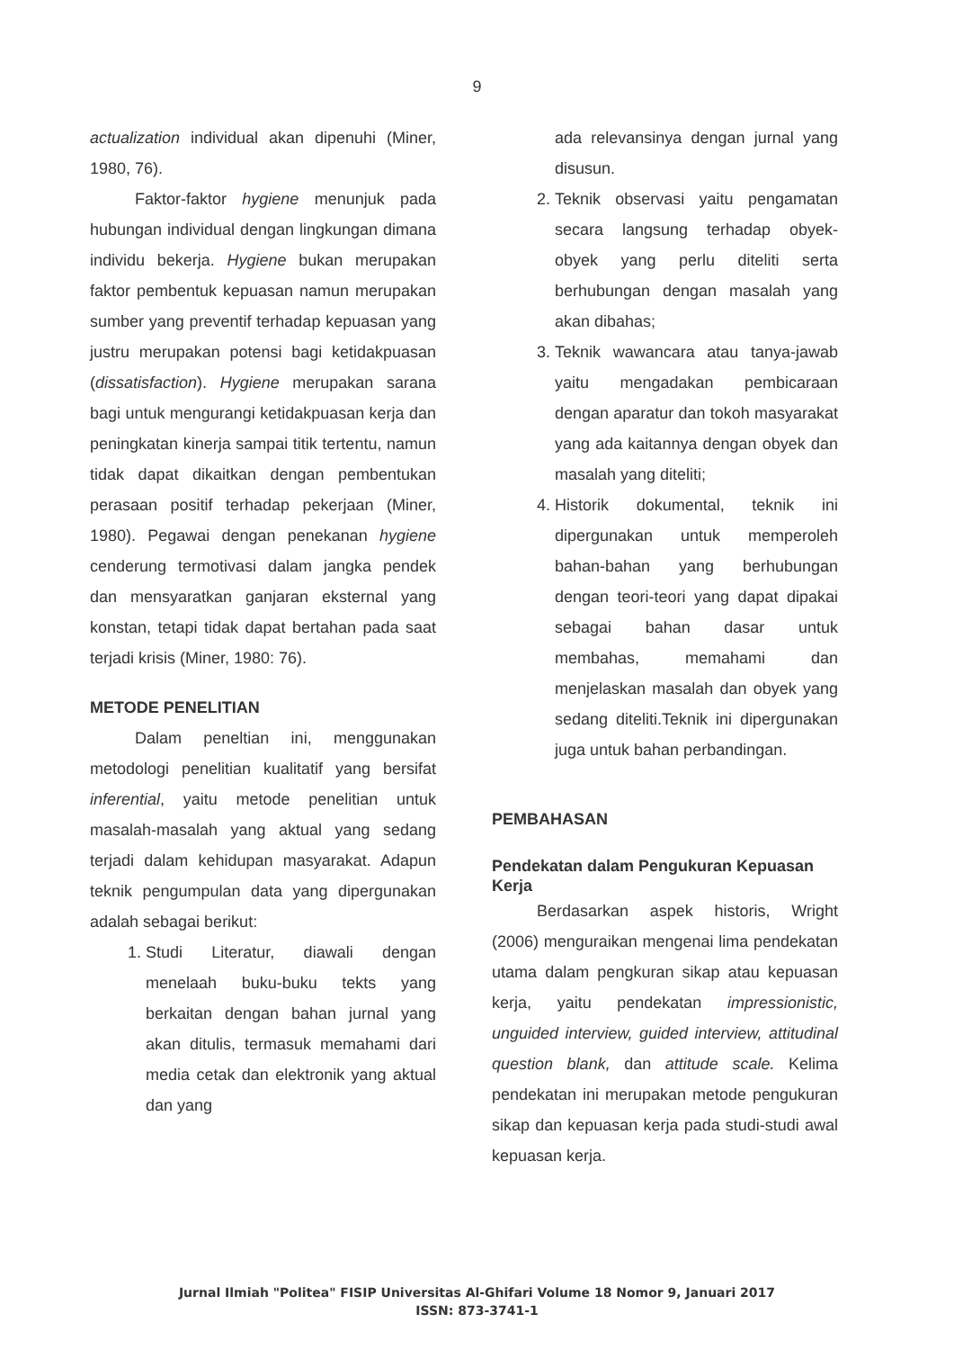9
actualization individual akan dipenuhi (Miner, 1980, 76).
Faktor-faktor hygiene menunjuk pada hubungan individual dengan lingkungan dimana individu bekerja. Hygiene bukan merupakan faktor pembentuk kepuasan namun merupakan sumber yang preventif terhadap kepuasan yang justru merupakan potensi bagi ketidakpuasan (dissatisfaction). Hygiene merupakan sarana bagi untuk mengurangi ketidakpuasan kerja dan peningkatan kinerja sampai titik tertentu, namun tidak dapat dikaitkan dengan pembentukan perasaan positif terhadap pekerjaan (Miner, 1980). Pegawai dengan penekanan hygiene cenderung termotivasi dalam jangka pendek dan mensyaratkan ganjaran eksternal yang konstan, tetapi tidak dapat bertahan pada saat terjadi krisis (Miner, 1980: 76).
METODE PENELITIAN
Dalam peneltian ini, menggunakan metodologi penelitian kualitatif yang bersifat inferential, yaitu metode penelitian untuk masalah-masalah yang aktual yang sedang terjadi dalam kehidupan masyarakat. Adapun teknik pengumpulan data yang dipergunakan adalah sebagai berikut:
1. Studi Literatur, diawali dengan menelaah buku-buku tekts yang berkaitan dengan bahan jurnal yang akan ditulis, termasuk memahami dari media cetak dan elektronik yang aktual dan yang
ada relevansinya dengan jurnal yang disusun.
2. Teknik observasi yaitu pengamatan secara langsung terhadap obyek-obyek yang perlu diteliti serta berhubungan dengan masalah yang akan dibahas;
3. Teknik wawancara atau tanya-jawab yaitu mengadakan pembicaraan dengan aparatur dan tokoh masyarakat yang ada kaitannya dengan obyek dan masalah yang diteliti;
4. Historik dokumental, teknik ini dipergunakan untuk memperoleh bahan-bahan yang berhubungan dengan teori-teori yang dapat dipakai sebagai bahan dasar untuk membahas, memahami dan menjelaskan masalah dan obyek yang sedang diteliti.Teknik ini dipergunakan juga untuk bahan perbandingan.
PEMBAHASAN
Pendekatan dalam Pengukuran Kepuasan Kerja
Berdasarkan aspek historis, Wright (2006) menguraikan mengenai lima pendekatan utama dalam pengkuran sikap atau kepuasan kerja, yaitu pendekatan impressionistic, unguided interview, guided interview, attitudinal question blank, dan attitude scale. Kelima pendekatan ini merupakan metode pengukuran sikap dan kepuasan kerja pada studi-studi awal kepuasan kerja.
Jurnal Ilmiah "Politea" FISIP Universitas Al-Ghifari Volume 18 Nomor 9, Januari 2017
ISSN: 873-3741-1